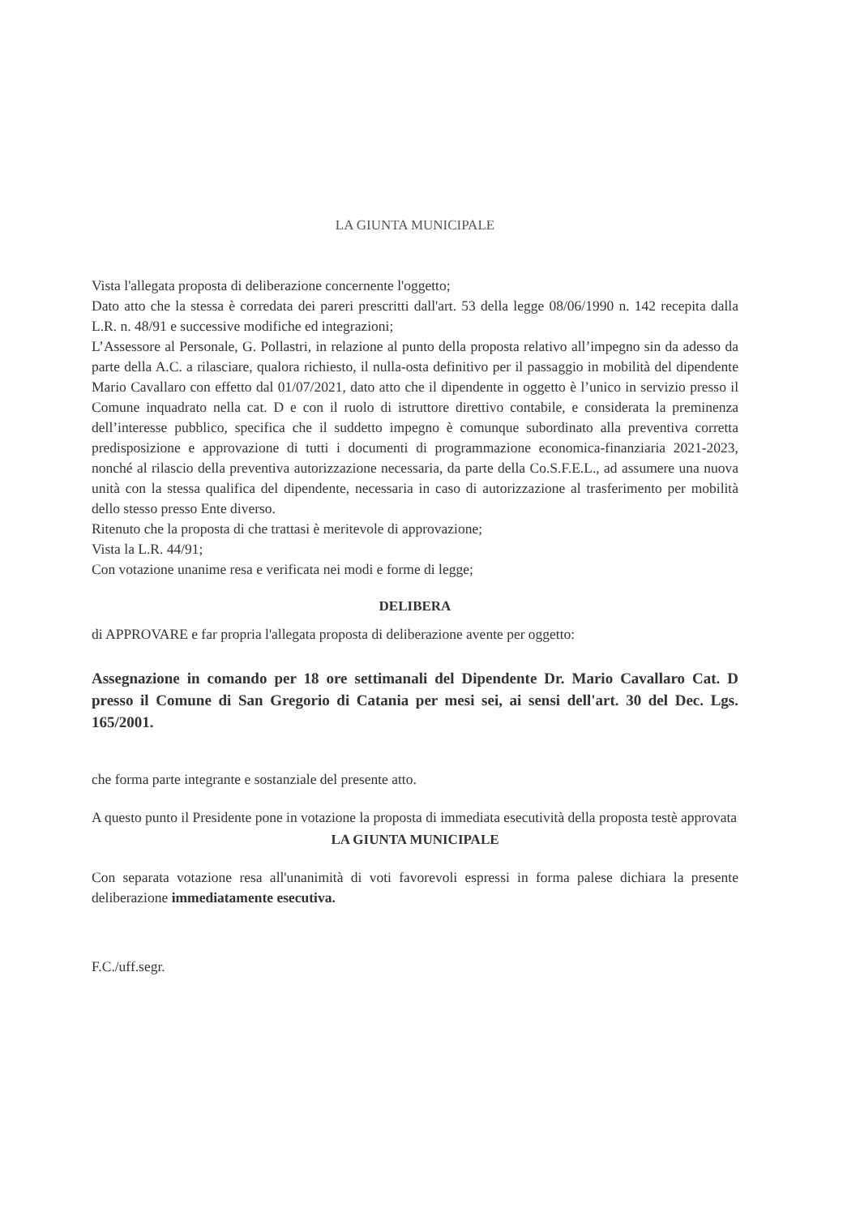LA GIUNTA MUNICIPALE
Vista l'allegata proposta di deliberazione concernente l'oggetto;
Dato atto che la stessa è corredata dei pareri prescritti dall'art. 53 della legge 08/06/1990 n. 142 recepita dalla L.R. n. 48/91 e successive modifiche ed integrazioni;
L’Assessore al Personale, G. Pollastri, in relazione al punto della proposta relativo all’impegno sin da adesso da parte della A.C. a rilasciare, qualora richiesto, il nulla-osta definitivo per il passaggio in mobilità del dipendente Mario Cavallaro con effetto dal 01/07/2021, dato atto che il dipendente in oggetto è l’unico in servizio presso il Comune inquadrato nella cat. D e con il ruolo di istruttore direttivo contabile, e considerata la preminenza dell’interesse pubblico, specifica che il suddetto impegno è comunque subordinato alla preventiva corretta predisposizione e approvazione di tutti i documenti di programmazione economica-finanziaria 2021-2023, nonché al rilascio della preventiva autorizzazione necessaria, da parte della Co.S.F.E.L., ad assumere una nuova unità con la stessa qualifica del dipendente, necessaria in caso di autorizzazione al trasferimento per mobilità dello stesso presso Ente diverso.
Ritenuto che la proposta di che trattasi è meritevole di approvazione;
Vista la L.R. 44/91;
Con votazione unanime resa e verificata nei modi e forme di legge;
DELIBERA
di APPROVARE e far propria l'allegata proposta di deliberazione avente per oggetto:
Assegnazione in comando per 18 ore settimanali del Dipendente Dr. Mario Cavallaro Cat. D presso il Comune di San Gregorio di Catania per mesi sei, ai sensi dell'art. 30 del Dec. Lgs. 165/2001.
che forma parte integrante e sostanziale del presente atto.
A questo punto il Presidente pone in votazione la proposta di immediata esecutività della proposta testè approvata
LA GIUNTA MUNICIPALE
Con separata votazione resa all'unanimità di voti favorevoli espressi in forma palese dichiara la presente deliberazione immediatamente esecutiva.
F.C./uff.segr.